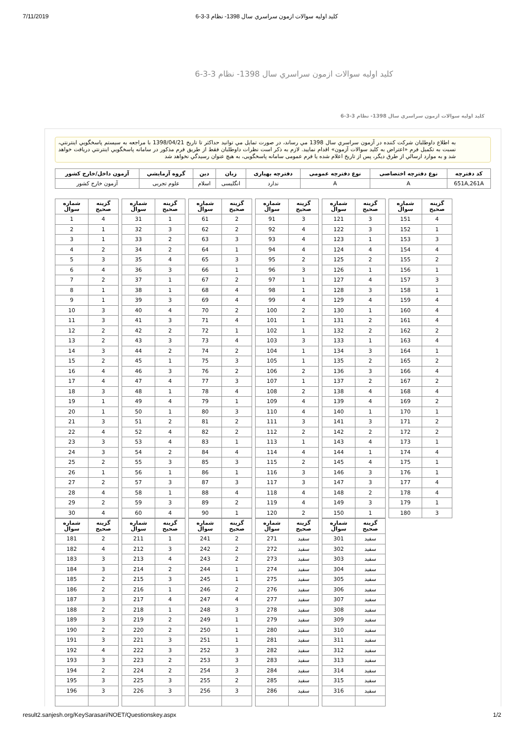7/11/2019 كليد اوليه سوالات ازمون سراسري سال 1398- نظام 3-3-6
كليد اوليه سوالات ازمون سراسري سال 1398- نظام 3-3-6
كليد اوليه سوالات ازمون سراسري سال 1398- نظام 3-3-6
به اطلاع داوطلبان شرکت کننده در آزمون سراسري سال 1398 مي رساند، در صورت تمايل مي توانيد حداکثر تا تاريخ 1398/04/21 با مراجعه به سيستم پاسخگويي اينترنتي، نسبت به تکميل فرم «اعتراض به کليد سوالات آزمون» اقدام نماييد. لازم به ذکر است نظرات داوطلبان فقط از طريق فرم مذکور در سامانه پاسخگويي اينترنتي دريافت خواهد شد و به موارد ارسالي از طرق ديگر، پس از تاريخ اعلام شده يا فرم عمومی سامانه پاسخگويی، به هيچ عنوان رسيدگي نخواهد شد
| کد دفترچه | نوع دفترچه اختصاصی | نوع دفترچه عمومی | دفترچه بهیاری | زبان | دین | گروه آزمايشي | آزمون داخل/خارج کشور |
| --- | --- | --- | --- | --- | --- | --- | --- |
| 651A,261A | A | A | ندارد | انگلیسی | اسلام | علوم تجربی | آزمون خارج کشور |
| گزینه صحیح | شماره سوال |
| --- | --- |
| 4 | 1 |
| 1 | 2 |
| 1 | 3 |
| 2 | 4 |
| 3 | 5 |
| 4 | 6 |
| 2 | 7 |
| 1 | 8 |
| 1 | 9 |
| 3 | 10 |
| 3 | 11 |
| 2 | 12 |
| 2 | 13 |
| 3 | 14 |
| 2 | 15 |
| 4 | 16 |
| 4 | 17 |
| 3 | 18 |
| 1 | 19 |
| 1 | 20 |
| 3 | 21 |
| 4 | 22 |
| 3 | 23 |
| 3 | 24 |
| 2 | 25 |
| 1 | 26 |
| 2 | 27 |
| 4 | 28 |
| 2 | 29 |
| 4 | 30 |
| گزینه صحیح | شماره سوال |
| --- | --- |
| 1 | 31 |
| 3 | 32 |
| 2 | 33 |
| 2 | 34 |
| 4 | 35 |
| 3 | 36 |
| 1 | 37 |
| 1 | 38 |
| 3 | 39 |
| 4 | 40 |
| 3 | 41 |
| 2 | 42 |
| 3 | 43 |
| 2 | 44 |
| 1 | 45 |
| 3 | 46 |
| 4 | 47 |
| 1 | 48 |
| 4 | 49 |
| 1 | 50 |
| 2 | 51 |
| 4 | 52 |
| 4 | 53 |
| 2 | 54 |
| 3 | 55 |
| 1 | 56 |
| 3 | 57 |
| 1 | 58 |
| 3 | 59 |
| 4 | 60 |
| گزینه صحیح | شماره سوال |
| --- | --- |
| 2 | 61 |
| 2 | 62 |
| 3 | 63 |
| 1 | 64 |
| 3 | 65 |
| 1 | 66 |
| 2 | 67 |
| 4 | 68 |
| 4 | 69 |
| 2 | 70 |
| 4 | 71 |
| 1 | 72 |
| 4 | 73 |
| 2 | 74 |
| 3 | 75 |
| 2 | 76 |
| 3 | 77 |
| 4 | 78 |
| 1 | 79 |
| 3 | 80 |
| 2 | 81 |
| 2 | 82 |
| 1 | 83 |
| 4 | 84 |
| 3 | 85 |
| 1 | 86 |
| 3 | 87 |
| 4 | 88 |
| 2 | 89 |
| 1 | 90 |
| گزینه صحیح | شماره سوال |
| --- | --- |
| 3 | 91 |
| 4 | 92 |
| 4 | 93 |
| 4 | 94 |
| 2 | 95 |
| 3 | 96 |
| 1 | 97 |
| 1 | 98 |
| 4 | 99 |
| 2 | 100 |
| 1 | 101 |
| 1 | 102 |
| 3 | 103 |
| 1 | 104 |
| 1 | 105 |
| 2 | 106 |
| 1 | 107 |
| 2 | 108 |
| 4 | 109 |
| 4 | 110 |
| 3 | 111 |
| 2 | 112 |
| 1 | 113 |
| 4 | 114 |
| 2 | 115 |
| 3 | 116 |
| 3 | 117 |
| 4 | 118 |
| 4 | 119 |
| 2 | 120 |
| گزینه صحیح | شماره سوال |
| --- | --- |
| 3 | 121 |
| 3 | 122 |
| 1 | 123 |
| 4 | 124 |
| 2 | 125 |
| 1 | 126 |
| 4 | 127 |
| 3 | 128 |
| 4 | 129 |
| 1 | 130 |
| 2 | 131 |
| 2 | 132 |
| 1 | 133 |
| 3 | 134 |
| 2 | 135 |
| 3 | 136 |
| 2 | 137 |
| 4 | 138 |
| 4 | 139 |
| 1 | 140 |
| 3 | 141 |
| 2 | 142 |
| 4 | 143 |
| 1 | 144 |
| 4 | 145 |
| 3 | 146 |
| 3 | 147 |
| 2 | 148 |
| 3 | 149 |
| 1 | 150 |
| گزینه صحیح | شماره سوال |
| --- | --- |
| 4 | 151 |
| 1 | 152 |
| 3 | 153 |
| 4 | 154 |
| 2 | 155 |
| 1 | 156 |
| 3 | 157 |
| 1 | 158 |
| 4 | 159 |
| 4 | 160 |
| 4 | 161 |
| 2 | 162 |
| 4 | 163 |
| 1 | 164 |
| 2 | 165 |
| 4 | 166 |
| 2 | 167 |
| 4 | 168 |
| 2 | 169 |
| 1 | 170 |
| 2 | 171 |
| 2 | 172 |
| 1 | 173 |
| 4 | 174 |
| 1 | 175 |
| 1 | 176 |
| 4 | 177 |
| 4 | 178 |
| 1 | 179 |
| 3 | 180 |
| گزینه صحیح | شماره سوال |
| --- | --- |
| 2 | 181 |
| 4 | 182 |
| 3 | 183 |
| 3 | 184 |
| 2 | 185 |
| 2 | 186 |
| 3 | 187 |
| 2 | 188 |
| 3 | 189 |
| 2 | 190 |
| 3 | 191 |
| 4 | 192 |
| 3 | 193 |
| 2 | 194 |
| 3 | 195 |
| 3 | 196 |
| گزینه صحیح | شماره سوال |
| --- | --- |
| 1 | 211 |
| 3 | 212 |
| 4 | 213 |
| 2 | 214 |
| 3 | 215 |
| 1 | 216 |
| 4 | 217 |
| 1 | 218 |
| 2 | 219 |
| 2 | 220 |
| 3 | 221 |
| 3 | 222 |
| 2 | 223 |
| 2 | 224 |
| 3 | 225 |
| 3 | 226 |
| گزینه صحیح | شماره سوال |
| --- | --- |
| 2 | 241 |
| 2 | 242 |
| 2 | 243 |
| 1 | 244 |
| 1 | 245 |
| 2 | 246 |
| 4 | 247 |
| 3 | 248 |
| 1 | 249 |
| 1 | 250 |
| 1 | 251 |
| 3 | 252 |
| 3 | 253 |
| 3 | 254 |
| 2 | 255 |
| 3 | 256 |
| گزینه صحیح | شماره سوال |
| --- | --- |
| سفید | 271 |
| سفید | 272 |
| سفید | 273 |
| سفید | 274 |
| سفید | 275 |
| سفید | 276 |
| سفید | 277 |
| سفید | 278 |
| سفید | 279 |
| سفید | 280 |
| سفید | 281 |
| سفید | 282 |
| سفید | 283 |
| سفید | 284 |
| سفید | 285 |
| سفید | 286 |
| گزینه صحیح | شماره سوال |
| --- | --- |
| سفید | 301 |
| سفید | 302 |
| سفید | 303 |
| سفید | 304 |
| سفید | 305 |
| سفید | 306 |
| سفید | 307 |
| سفید | 308 |
| سفید | 309 |
| سفید | 310 |
| سفید | 311 |
| سفید | 312 |
| سفید | 313 |
| سفید | 314 |
| سفید | 315 |
| سفید | 316 |
result2.sanjesh.org/KeySarasari/NOET/Questionskey.aspx 1/2